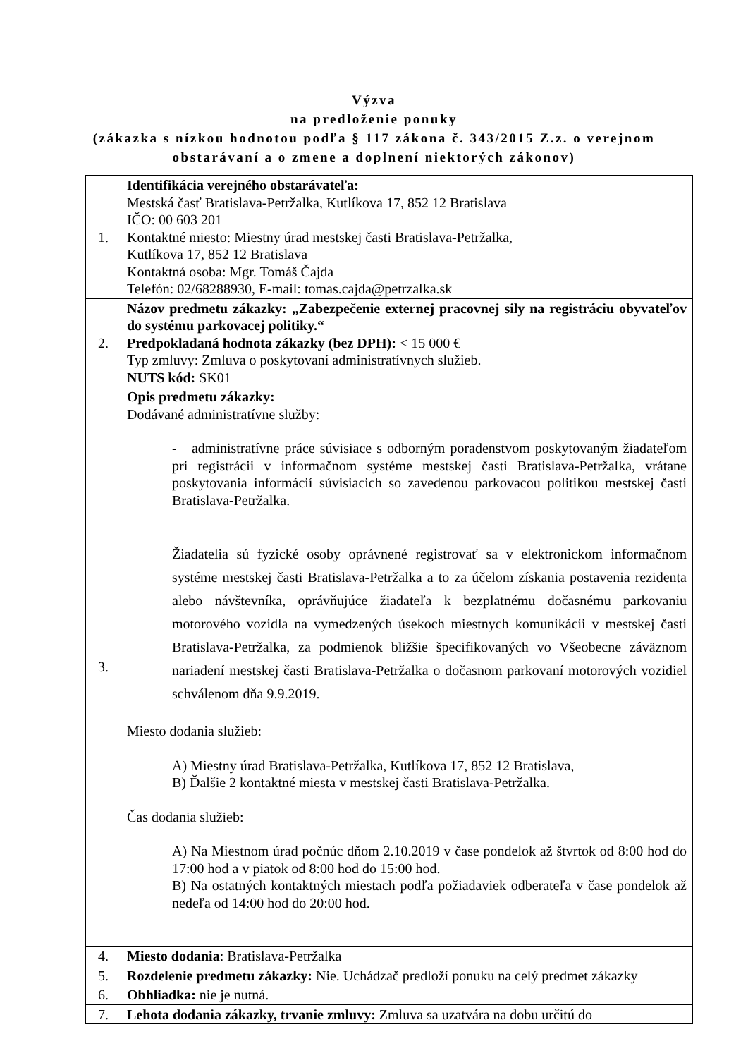Výzva
na predloženie ponuky
(zákazka s nízkou hodnotou podľa § 117 zákona č. 343/2015 Z.z. o verejnom
obstarávaní a o zmene a doplnení niektorých zákonov)
| 1. | Identifikácia verejného obstarávateľa: Mestská časť Bratislava-Petržalka, Kutlíkova 17, 852 12 Bratislava IČO: 00 603 201 Kontaktné miesto: Miestny úrad mestskej časti Bratislava-Petržalka, Kutlíkova 17, 852 12 Bratislava Kontaktná osoba: Mgr. Tomáš Čajda Telefón: 02/68288930, E-mail: tomas.cajda@petrzalka.sk |
| 2. | Názov predmetu zákazky: „Zabezpečenie externej pracovnej sily na registráciu obyvateľov do systému parkovacej politiky.“ Predpokladaná hodnota zákazky (bez DPH): < 15 000 € Typ zmluvy: Zmluva o poskytovaní administratívnych služieb. NUTS kód: SK01 |
| 3. | Opis predmetu zákazky: Dodávané administratívne služby: - administratívne práce súvisiace s odborným poradenstvom poskytovaným žiadateľom pri registrácii v informačnom systéme mestskej časti Bratislava-Petržalka, vrátane poskytovania informácií súvisiacich so zavedenou parkovacou politikou mestskej časti Bratislava-Petržalka. Žiadatelia sú fyzické osoby oprávnené registrovať sa v elektronickom informačnom systéme mestskej časti Bratislava-Petržalka a to za účelom získania postavenia rezidenta alebo návštevníka, oprávňujúce žiadateľa k bezplatnému dočasnému parkovaniu motorového vozidla na vymedzených úsekoch miestnych komunikácii v mestskej časti Bratislava-Petržalka, za podmienok bližšie špecifikovaných vo Všeobecne záväznom nariadení mestskej časti Bratislava-Petržalka o dočasnom parkovaní motorových vozidiel schválenom dňa 9.9.2019. Miesto dodania služieb: A) Miestny úrad Bratislava-Petržalka, Kutlíkova 17, 852 12 Bratislava, B) Ďalšie 2 kontaktné miesta v mestskej časti Bratislava-Petržalka. Čas dodania služieb: A) Na Miestnom úrad počnúc dňom 2.10.2019 v čase pondelok až štvrtok od 8:00 hod do 17:00 hod a v piatok od 8:00 hod do 15:00 hod. B) Na ostatných kontaktných miestach podľa požiadaviek odberateľa v čase pondelok až nedeľa od 14:00 hod do 20:00 hod. |
| 4. | Miesto dodania : Bratislava-Petržalka |
| 5. | Rozdelenie predmetu zákazky: Nie. Uchádzač predloží ponuku na celý predmet zákazky |
| 6. | Obhliadka: nie je nutná. |
| 7. | Lehota dodania zákazky, trvanie zmluvy: Zmluva sa uzatvára na dobu určitú do |